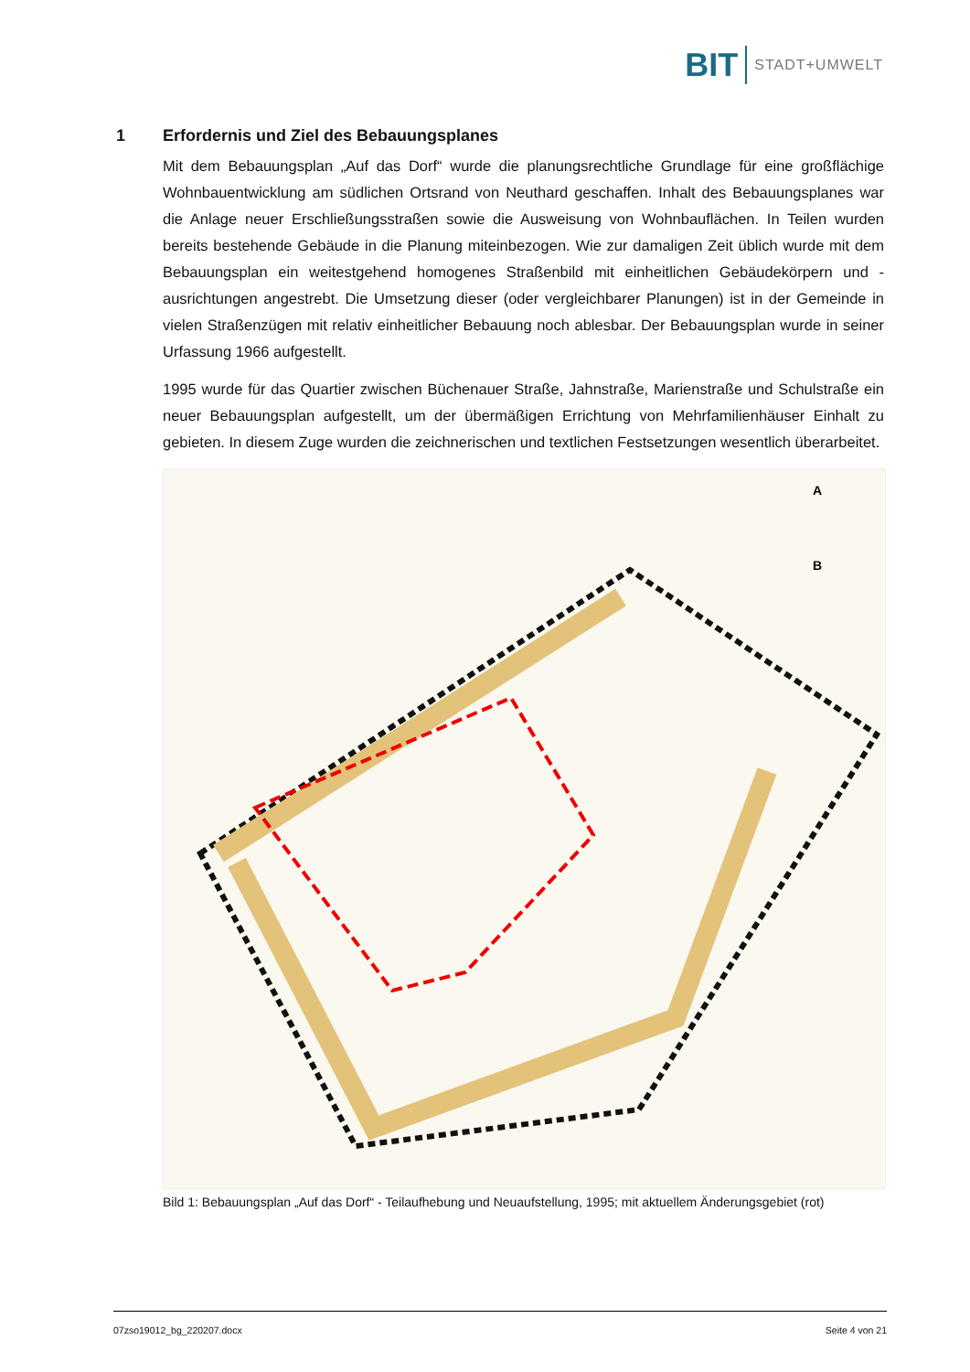BIT
STADT+UMWELT
1 Erfordernis und Ziel des Bebauungsplanes
Mit dem Bebauungsplan „Auf das Dorf“ wurde die planungsrechtliche Grundlage für eine großflächige Wohnbauentwicklung am südlichen Ortsrand von Neuthard geschaffen. Inhalt des Bebauungsplanes war die Anlage neuer Erschließungsstraßen sowie die Ausweisung von Wohnbauflächen. In Teilen wurden bereits bestehende Gebäude in die Planung miteinbezogen. Wie zur damaligen Zeit üblich wurde mit dem Bebauungsplan ein weitestgehend homogenes Straßenbild mit einheitlichen Gebäudekörpern und -ausrichtungen angestrebt. Die Umsetzung dieser (oder vergleichbarer Planungen) ist in der Gemeinde in vielen Straßenzügen mit relativ einheitlicher Bebauung noch ablesbar. Der Bebauungsplan wurde in seiner Urfassung 1966 aufgestellt.
1995 wurde für das Quartier zwischen Büchenauer Straße, Jahnstraße, Marienstraße und Schulstraße ein neuer Bebauungsplan aufgestellt, um der übermäßigen Errichtung von Mehrfamilienhäuser Einhalt zu gebieten. In diesem Zuge wurden die zeichnerischen und textlichen Festsetzungen wesentlich überarbeitet.
A
B
Bild 1: Bebauungsplan „Auf das Dorf“ - Teilaufhebung und Neuaufstellung, 1995; mit aktuellem Änderungsgebiet (rot)
07zso19012_bg_220207.docx Seite 4 von 21